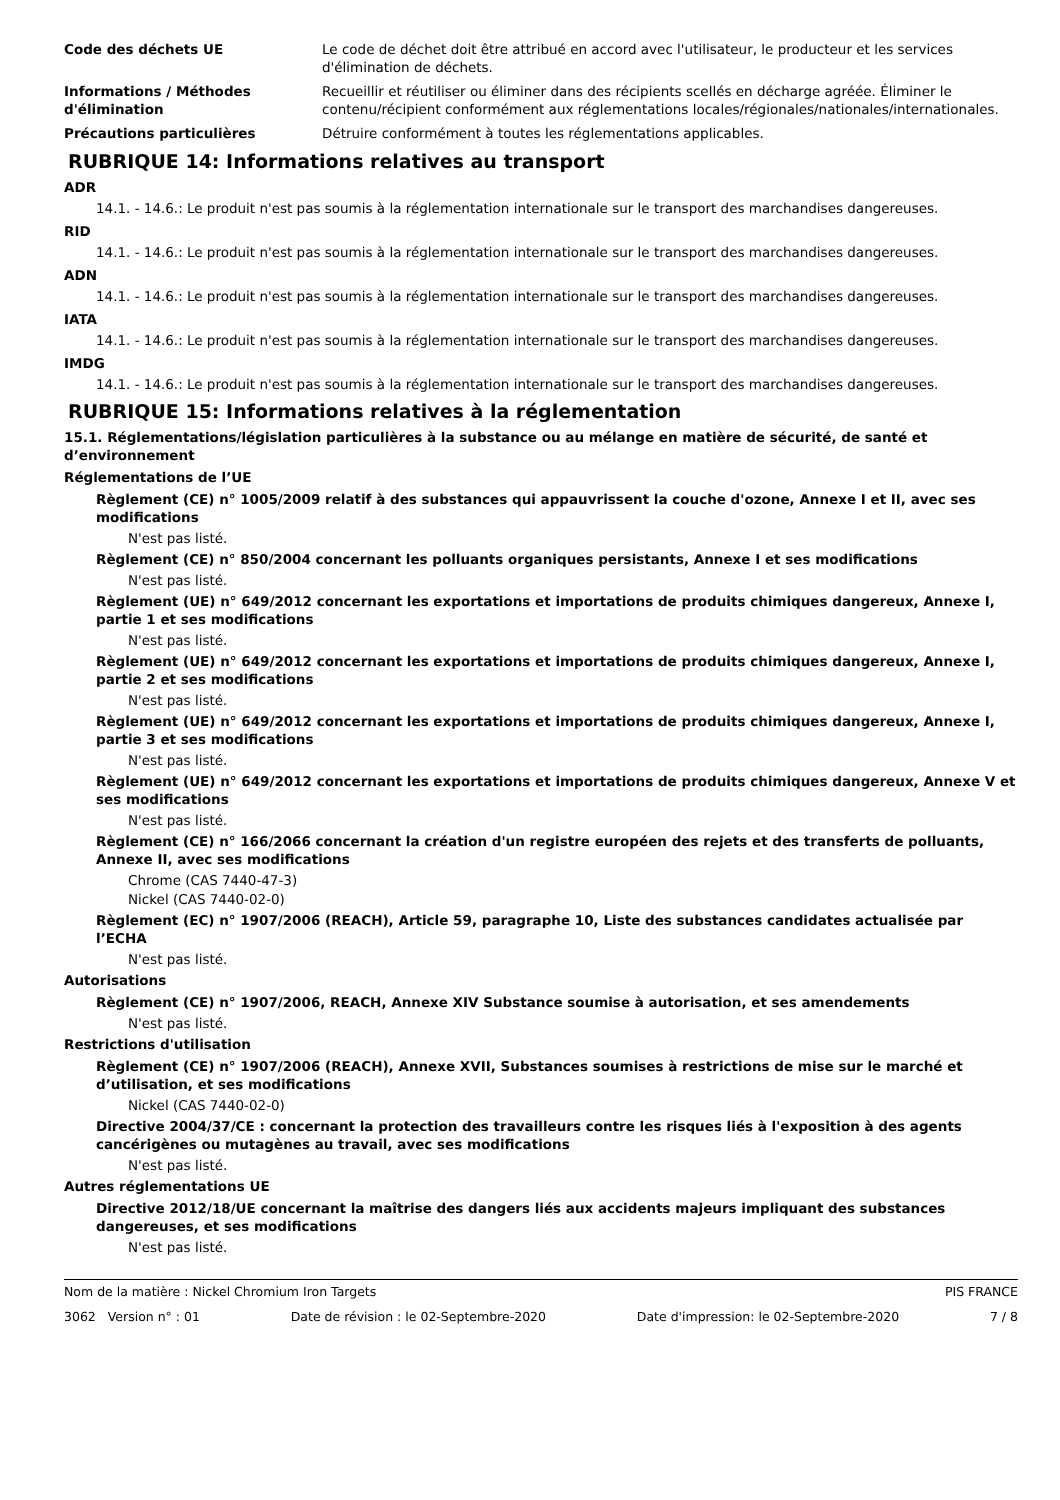Code des déchets UE Le code de déchet doit être attribué en accord avec l'utilisateur, le producteur et les services d'élimination de déchets.
Informations / Méthodes d'élimination
Recueillir et réutiliser ou éliminer dans des récipients scellés en décharge agréée. Éliminer le contenu/récipient conformément aux réglementations locales/régionales/nationales/internationales.
Précautions particulières Détruire conformément à toutes les réglementations applicables.
RUBRIQUE 14: Informations relatives au transport
ADR
14.1. - 14.6.: Le produit n'est pas soumis à la réglementation internationale sur le transport des marchandises dangereuses.
RID
14.1. - 14.6.: Le produit n'est pas soumis à la réglementation internationale sur le transport des marchandises dangereuses.
ADN
14.1. - 14.6.: Le produit n'est pas soumis à la réglementation internationale sur le transport des marchandises dangereuses.
IATA
14.1. - 14.6.: Le produit n'est pas soumis à la réglementation internationale sur le transport des marchandises dangereuses.
IMDG
14.1. - 14.6.: Le produit n'est pas soumis à la réglementation internationale sur le transport des marchandises dangereuses.
RUBRIQUE 15: Informations relatives à la réglementation
15.1. Réglementations/législation particulières à la substance ou au mélange en matière de sécurité, de santé et d’environnement
Réglementations de l’UE
Règlement (CE) n° 1005/2009 relatif à des substances qui appauvrissent la couche d'ozone, Annexe I et II, avec ses modifications
N'est pas listé.
Règlement (CE) n° 850/2004 concernant les polluants organiques persistants, Annexe I et ses modifications
N'est pas listé.
Règlement (UE) n° 649/2012 concernant les exportations et importations de produits chimiques dangereux, Annexe I, partie 1 et ses modifications
N'est pas listé.
Règlement (UE) n° 649/2012 concernant les exportations et importations de produits chimiques dangereux, Annexe I, partie 2 et ses modifications
N'est pas listé.
Règlement (UE) n° 649/2012 concernant les exportations et importations de produits chimiques dangereux, Annexe I, partie 3 et ses modifications
N'est pas listé.
Règlement (UE) n° 649/2012 concernant les exportations et importations de produits chimiques dangereux, Annexe V et ses modifications
N'est pas listé.
Règlement (CE) n° 166/2066 concernant la création d'un registre européen des rejets et des transferts de polluants, Annexe II, avec ses modifications
Chrome (CAS 7440-47-3)
Nickel (CAS 7440-02-0)
Règlement (EC) n° 1907/2006 (REACH), Article 59, paragraphe 10, Liste des substances candidates actualisée par l’ECHA
N'est pas listé.
Autorisations
Règlement (CE) n° 1907/2006, REACH, Annexe XIV Substance soumise à autorisation, et ses amendements
N'est pas listé.
Restrictions d'utilisation
Règlement (CE) n° 1907/2006 (REACH), Annexe XVII, Substances soumises à restrictions de mise sur le marché et d’utilisation, et ses modifications
Nickel (CAS 7440-02-0)
Directive 2004/37/CE : concernant la protection des travailleurs contre les risques liés à l'exposition à des agents cancérigènes ou mutagènes au travail, avec ses modifications
N'est pas listé.
Autres réglementations UE
Directive 2012/18/UE concernant la maîtrise des dangers liés aux accidents majeurs impliquant des substances dangereuses, et ses modifications
N'est pas listé.
Nom de la matière : Nickel Chromium Iron Targets PIS FRANCE
3062 Version n° : 01 Date de révision : le 02-Septembre-2020 Date d'impression: le 02-Septembre-2020 7 / 8